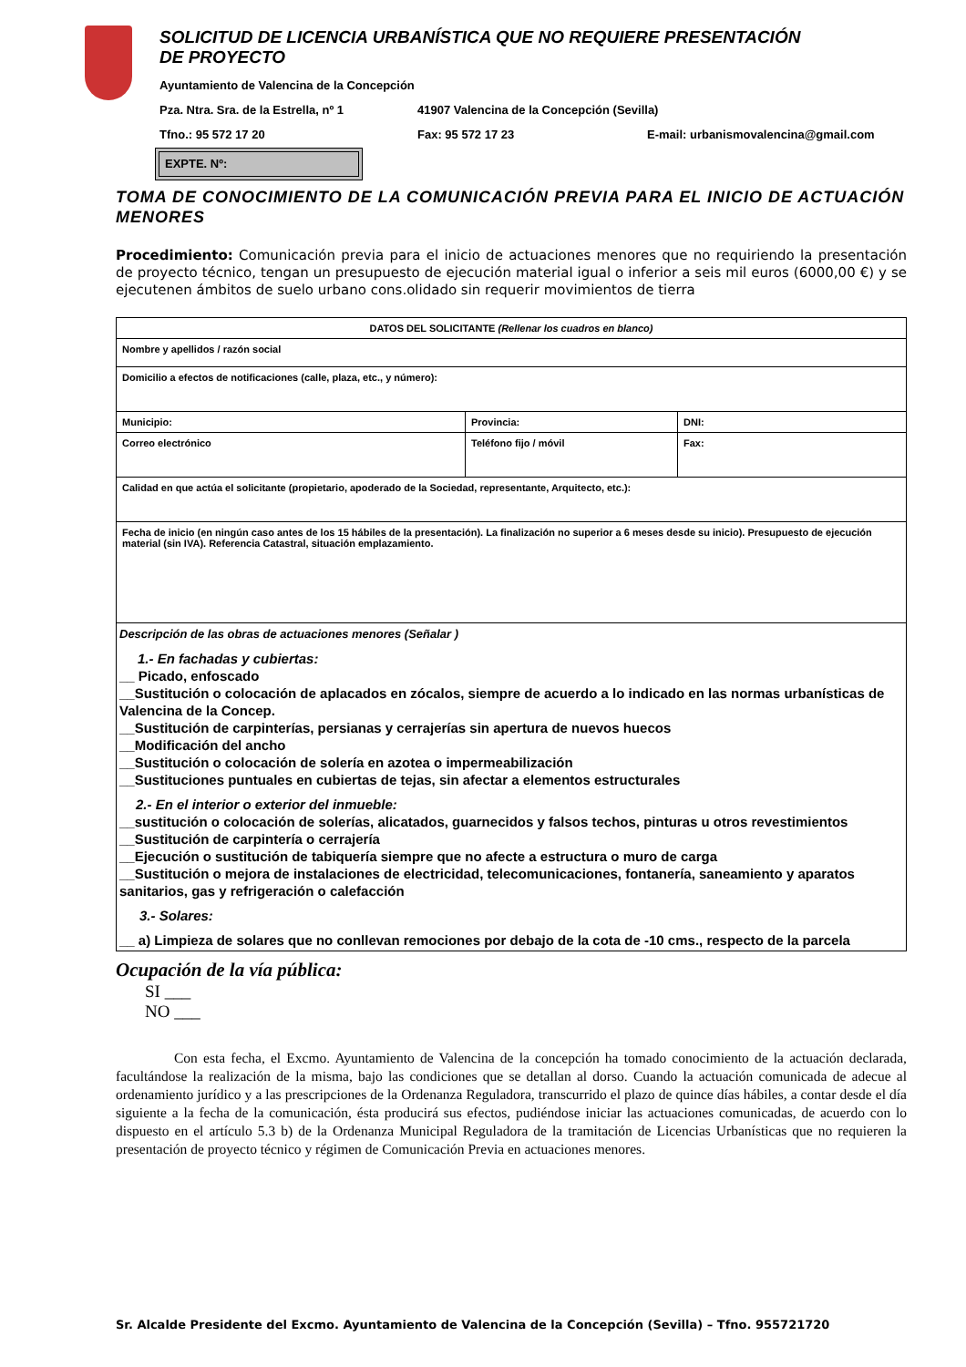SOLICITUD DE LICENCIA URBANÍSTICA QUE NO REQUIERE PRESENTACIÓN
DE PROYECTO
Ayuntamiento de Valencina de la Concepción
Pza. Ntra. Sra. de la Estrella, nº 1 41907 Valencina de la Concepción (Sevilla)
Tfno.: 95 572 17 20 Fax: 95 572 17 23 E-mail: urbanismovalencina@gmail.com
EXPTE. Nº:
TOMA DE CONOCIMIENTO DE LA COMUNICACIÓN PREVIA PARA EL INICIO DE ACTUACIÓN MENORES
Procedimiento: Comunicación previa para el inicio de actuaciones menores que no requiriendo la presentación de proyecto técnico, tengan un presupuesto de ejecución material igual o inferior a seis mil euros (6000,00 €) y se ejecutenen ámbitos de suelo urbano cons.olidado sin requerir movimientos de tierra
| DATOS DEL SOLICITANTE (Rellenar los cuadros en blanco) | | |
| --- | --- | --- |
| Nombre y apellidos / razón social | | |
| Domicilio a efectos de notificaciones (calle, plaza, etc., y número): | | |
| Municipio: | Provincia: | DNI: |
| Correo electrónico | Teléfono fijo / móvil | Fax: |
| Calidad en que actúa el solicitante (propietario, apoderado de la Sociedad, representante, Arquitecto, etc.): | | |
| Fecha de inicio (en ningún caso antes de los 15 hábiles de la presentación). La finalización no superior a 6 meses desde su inicio). Presupuesto de ejecución material (sin IVA). Referencia Catastral, situación emplazamiento. | | |
Descripción de las obras de actuaciones menores (Señalar )
1.- En fachadas y cubiertas:
__ Picado, enfoscado
__Sustitución o colocación de aplacados en zócalos, siempre de acuerdo a lo indicado en las normas urbanísticas de Valencina de la Concep.
__Sustitución de carpinterías, persianas y cerrajerías sin apertura de nuevos huecos
__Modificación del ancho
__Sustitución o colocación de solería en azotea o impermeabilización
__Sustituciones puntuales en cubiertas de tejas, sin afectar a elementos estructurales
2.- En el interior o exterior del inmueble:
__sustitución o colocación de solerías, alicatados, guarnecidos y falsos techos, pinturas u otros revestimientos
__Sustitución de carpintería o cerrajería
__Ejecución o sustitución de tabiquería siempre que no afecte a estructura o muro de carga
__Sustitución o mejora de instalaciones de electricidad, telecomunicaciones, fontanería, saneamiento y aparatos sanitarios, gas y refrigeración o calefacción
3.- Solares:
__ a) Limpieza de solares que no conllevan remociones por debajo de la cota de -10 cms., respecto de la parcela
Ocupación de la vía pública:
SI ___
NO ___
Con esta fecha, el Excmo. Ayuntamiento de Valencina de la concepción ha tomado conocimiento de la actuación declarada, facultándose la realización de la misma, bajo las condiciones que se detallan al dorso. Cuando la actuación comunicada de adecue al ordenamiento jurídico y a las prescripciones de la Ordenanza Reguladora, transcurrido el plazo de quince días hábiles, a contar desde el día siguiente a la fecha de la comunicación, ésta producirá sus efectos, pudiéndose iniciar las actuaciones comunicadas, de acuerdo con lo dispuesto en el artículo 5.3 b) de la Ordenanza Municipal Reguladora de la tramitación de Licencias Urbanísticas que no requieren la presentación de proyecto técnico y régimen de Comunicación Previa en actuaciones menores.
Sr. Alcalde Presidente del Excmo. Ayuntamiento de Valencina de la Concepción (Sevilla) – Tfno. 955721720